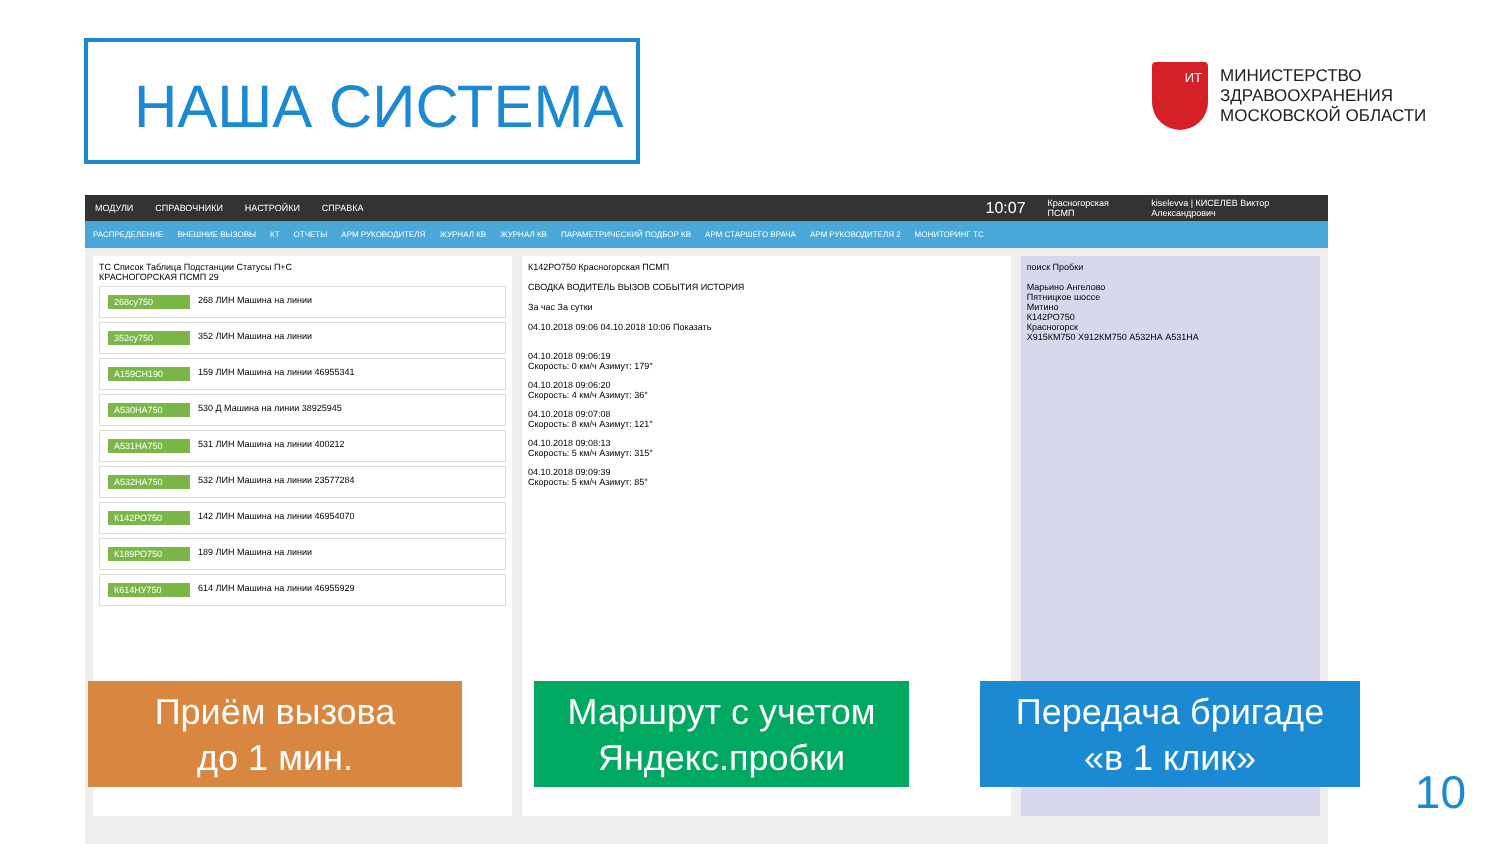НАША СИСТЕМА
ИТ
МИНИСТЕРСТВО
ЗДРАВООХРАНЕНИЯ
МОСКОВСКОЙ ОБЛАСТИ
МОДУЛИ СПРАВОЧНИКИ НАСТРОЙКИ СПРАВКА 10:07 Красногорская ПСМП kiselevva | КИСЕЛЕВ Виктор Александрович
РАСПРЕДЕЛЕНИЕ ВНЕШНИЕ ВЫЗОВЫ КТ ОТЧЕТЫ АРМ РУКОВОДИТЕЛЯ ЖУРНАЛ КВ ЖУРНАЛ КВ ПАРАМЕТРИЧЕСКИЙ ПОДБОР КВ АРМ СТАРШЕГО ВРАЧА АРМ РУКОВОДИТЕЛЯ 2 МОНИТОРИНГ ТС
ТС Список Таблица Подстанции Статусы П+С
КРАСНОГОРСКАЯ ПСМП 29
268су750 268 ЛИН Машина на линии
352су750 352 ЛИН Машина на линии
А159СН190 159 ЛИН Машина на линии 46955341
А530НА750 530 Д Машина на линии 38925945
А531НА750 531 ЛИН Машина на линии 400212
А532НА750 532 ЛИН Машина на линии 23577284
К142РО750 142 ЛИН Машина на линии 46954070
К189РО750 189 ЛИН Машина на линии
К614НУ750 614 ЛИН Машина на линии 46955929
К142РО750 Красногорская ПСМП
СВОДКА ВОДИТЕЛЬ ВЫЗОВ СОБЫТИЯ ИСТОРИЯ
За час За сутки
04.10.2018 09:06 04.10.2018 10:06 Показать
04.10.2018 09:06:19
Скорость: 0 км/ч Азимут: 179°
04.10.2018 09:06:20
Скорость: 4 км/ч Азимут: 36°
04.10.2018 09:07:08
Скорость: 8 км/ч Азимут: 121°
04.10.2018 09:08:13
Скорость: 5 км/ч Азимут: 315°
04.10.2018 09:09:39
Скорость: 5 км/ч Азимут: 85°
поиск Пробки
Марьино Ангелово
Пятницкое шоссе
Митино
К142РО750
Красногорск
Х915КМ750 Х912КМ750 А532НА А531НА
Приём вызова
до 1 мин.
Маршрут с учетом
Яндекс.пробки
Передача бригаде
«в 1 клик»
10